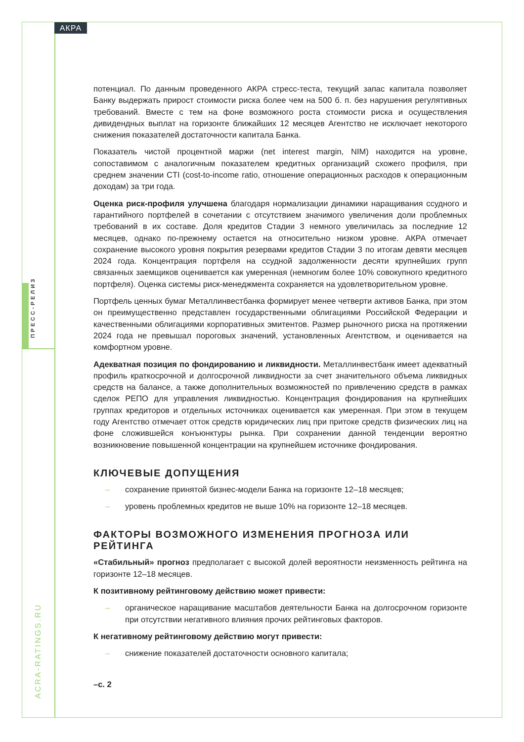АКРА
ПРЕСС-РЕЛИЗ
ACRA-RATINGS.RU
потенциал. По данным проведенного АКРА стресс-теста, текущий запас капитала позволяет Банку выдержать прирост стоимости риска более чем на 500 б. п. без нарушения регулятивных требований. Вместе с тем на фоне возможного роста стоимости риска и осуществления дивидендных выплат на горизонте ближайших 12 месяцев Агентство не исключает некоторого снижения показателей достаточности капитала Банка.
Показатель чистой процентной маржи (net interest margin, NIM) находится на уровне, сопоставимом с аналогичным показателем кредитных организаций схожего профиля, при среднем значении CTI (cost-to-income ratio, отношение операционных расходов к операционным доходам) за три года.
Оценка риск-профиля улучшена благодаря нормализации динамики наращивания ссудного и гарантийного портфелей в сочетании с отсутствием значимого увеличения доли проблемных требований в их составе. Доля кредитов Стадии 3 немного увеличилась за последние 12 месяцев, однако по-прежнему остается на относительно низком уровне. АКРА отмечает сохранение высокого уровня покрытия резервами кредитов Стадии 3 по итогам девяти месяцев 2024 года. Концентрация портфеля на ссудной задолженности десяти крупнейших групп связанных заемщиков оценивается как умеренная (немногим более 10% совокупного кредитного портфеля). Оценка системы риск-менеджмента сохраняется на удовлетворительном уровне.
Портфель ценных бумаг Металлинвестбанка формирует менее четверти активов Банка, при этом он преимущественно представлен государственными облигациями Российской Федерации и качественными облигациями корпоративных эмитентов. Размер рыночного риска на протяжении 2024 года не превышал пороговых значений, установленных Агентством, и оценивается на комфортном уровне.
Адекватная позиция по фондированию и ликвидности. Металлинвестбанк имеет адекватный профиль краткосрочной и долгосрочной ликвидности за счет значительного объема ликвидных средств на балансе, а также дополнительных возможностей по привлечению средств в рамках сделок РЕПО для управления ликвидностью. Концентрация фондирования на крупнейших группах кредиторов и отдельных источниках оценивается как умеренная. При этом в текущем году Агентство отмечает отток средств юридических лиц при притоке средств физических лиц на фоне сложившейся конъюнктуры рынка. При сохранении данной тенденции вероятно возникновение повышенной концентрации на крупнейшем источнике фондирования.
КЛЮЧЕВЫЕ ДОПУЩЕНИЯ
– сохранение принятой бизнес-модели Банка на горизонте 12–18 месяцев;
– уровень проблемных кредитов не выше 10% на горизонте 12–18 месяцев.
ФАКТОРЫ ВОЗМОЖНОГО ИЗМЕНЕНИЯ ПРОГНОЗА ИЛИ РЕЙТИНГА
«Стабильный» прогноз предполагает с высокой долей вероятности неизменность рейтинга на горизонте 12–18 месяцев.
К позитивному рейтинговому действию может привести:
– органическое наращивание масштабов деятельности Банка на долгосрочном горизонте при отсутствии негативного влияния прочих рейтинговых факторов.
К негативному рейтинговому действию могут привести:
– снижение показателей достаточности основного капитала;
–с. 2